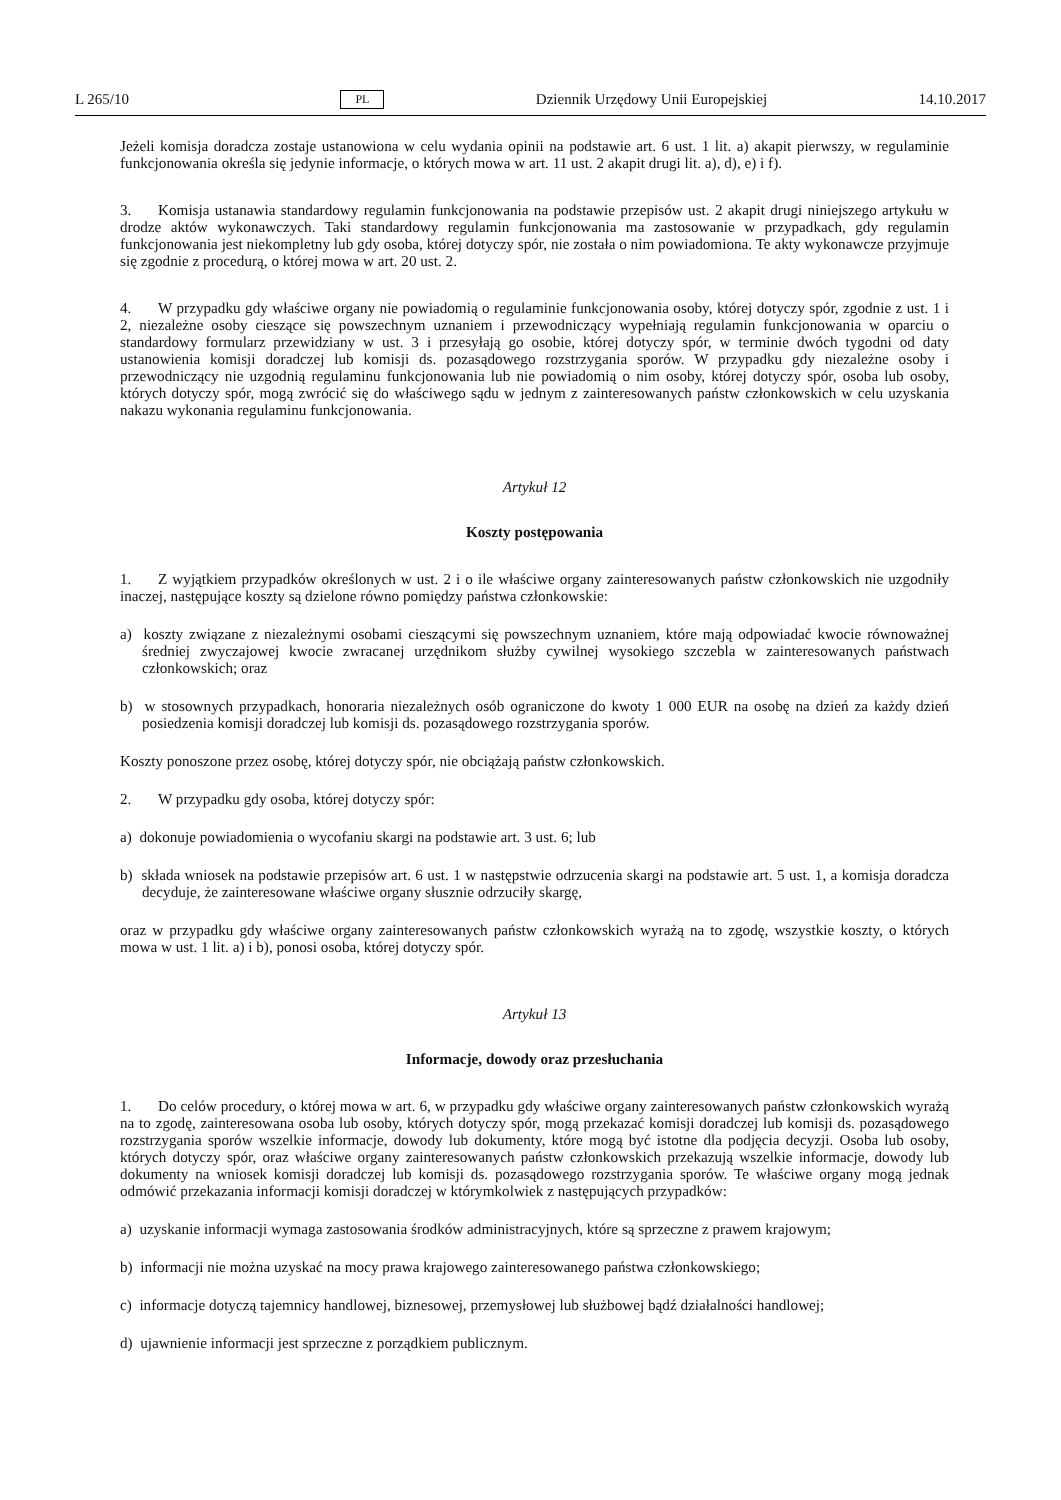L 265/10 PL Dziennik Urzędowy Unii Europejskiej 14.10.2017
Jeżeli komisja doradcza zostaje ustanowiona w celu wydania opinii na podstawie art. 6 ust. 1 lit. a) akapit pierwszy, w regulaminie funkcjonowania określa się jedynie informacje, o których mowa w art. 11 ust. 2 akapit drugi lit. a), d), e) i f).
3. Komisja ustanawia standardowy regulamin funkcjonowania na podstawie przepisów ust. 2 akapit drugi niniejszego artykułu w drodze aktów wykonawczych. Taki standardowy regulamin funkcjonowania ma zastosowanie w przypadkach, gdy regulamin funkcjonowania jest niekompletny lub gdy osoba, której dotyczy spór, nie została o nim powiadomiona. Te akty wykonawcze przyjmuje się zgodnie z procedurą, o której mowa w art. 20 ust. 2.
4. W przypadku gdy właściwe organy nie powiadomią o regulaminie funkcjonowania osoby, której dotyczy spór, zgodnie z ust. 1 i 2, niezależne osoby cieszące się powszechnym uznaniem i przewodniczący wypełniają regulamin funkcjonowania w oparciu o standardowy formularz przewidziany w ust. 3 i przesyłają go osobie, której dotyczy spór, w terminie dwóch tygodni od daty ustanowienia komisji doradczej lub komisji ds. pozasądowego rozstrzygania sporów. W przypadku gdy niezależne osoby i przewodniczący nie uzgodnią regulaminu funkcjonowania lub nie powiadomią o nim osoby, której dotyczy spór, osoba lub osoby, których dotyczy spór, mogą zwrócić się do właściwego sądu w jednym z zainteresowanych państw członkowskich w celu uzyskania nakazu wykonania regulaminu funkcjonowania.
Artykuł 12
Koszty postępowania
1. Z wyjątkiem przypadków określonych w ust. 2 i o ile właściwe organy zainteresowanych państw członkowskich nie uzgodniły inaczej, następujące koszty są dzielone równo pomiędzy państwa członkowskie:
a) koszty związane z niezależnymi osobami cieszącymi się powszechnym uznaniem, które mają odpowiadać kwocie równoważnej średniej zwyczajowej kwocie zwracanej urzędnikom służby cywilnej wysokiego szczebla w zaintereso­wanych państwach członkowskich; oraz
b) w stosownych przypadkach, honoraria niezależnych osób ograniczone do kwoty 1 000 EUR na osobę na dzień za każdy dzień posiedzenia komisji doradczej lub komisji ds. pozasądowego rozstrzygania sporów.
Koszty ponoszone przez osobę, której dotyczy spór, nie obciążają państw członkowskich.
2. W przypadku gdy osoba, której dotyczy spór:
a) dokonuje powiadomienia o wycofaniu skargi na podstawie art. 3 ust. 6; lub
b) składa wniosek na podstawie przepisów art. 6 ust. 1 w następstwie odrzucenia skargi na podstawie art. 5 ust. 1, a komisja doradcza decyduje, że zainteresowane właściwe organy słusznie odrzuciły skargę,
oraz w przypadku gdy właściwe organy zainteresowanych państw członkowskich wyrażą na to zgodę, wszystkie koszty, o których mowa w ust. 1 lit. a) i b), ponosi osoba, której dotyczy spór.
Artykuł 13
Informacje, dowody oraz przesłuchania
1. Do celów procedury, o której mowa w art. 6, w przypadku gdy właściwe organy zainteresowanych państw członkowskich wyrażą na to zgodę, zainteresowana osoba lub osoby, których dotyczy spór, mogą przekazać komisji doradczej lub komisji ds. pozasądowego rozstrzygania sporów wszelkie informacje, dowody lub dokumenty, które mogą być istotne dla podjęcia decyzji. Osoba lub osoby, których dotyczy spór, oraz właściwe organy zainteresowanych państw członkowskich przekazują wszelkie informacje, dowody lub dokumenty na wniosek komisji doradczej lub komisji ds. pozasądowego rozstrzygania sporów. Te właściwe organy mogą jednak odmówić przekazania informacji komisji doradczej w którymkolwiek z następujących przypadków:
a) uzyskanie informacji wymaga zastosowania środków administracyjnych, które są sprzeczne z prawem krajowym;
b) informacji nie można uzyskać na mocy prawa krajowego zainteresowanego państwa członkowskiego;
c) informacje dotyczą tajemnicy handlowej, biznesowej, przemysłowej lub służbowej bądź działalności handlowej;
d) ujawnienie informacji jest sprzeczne z porządkiem publicznym.